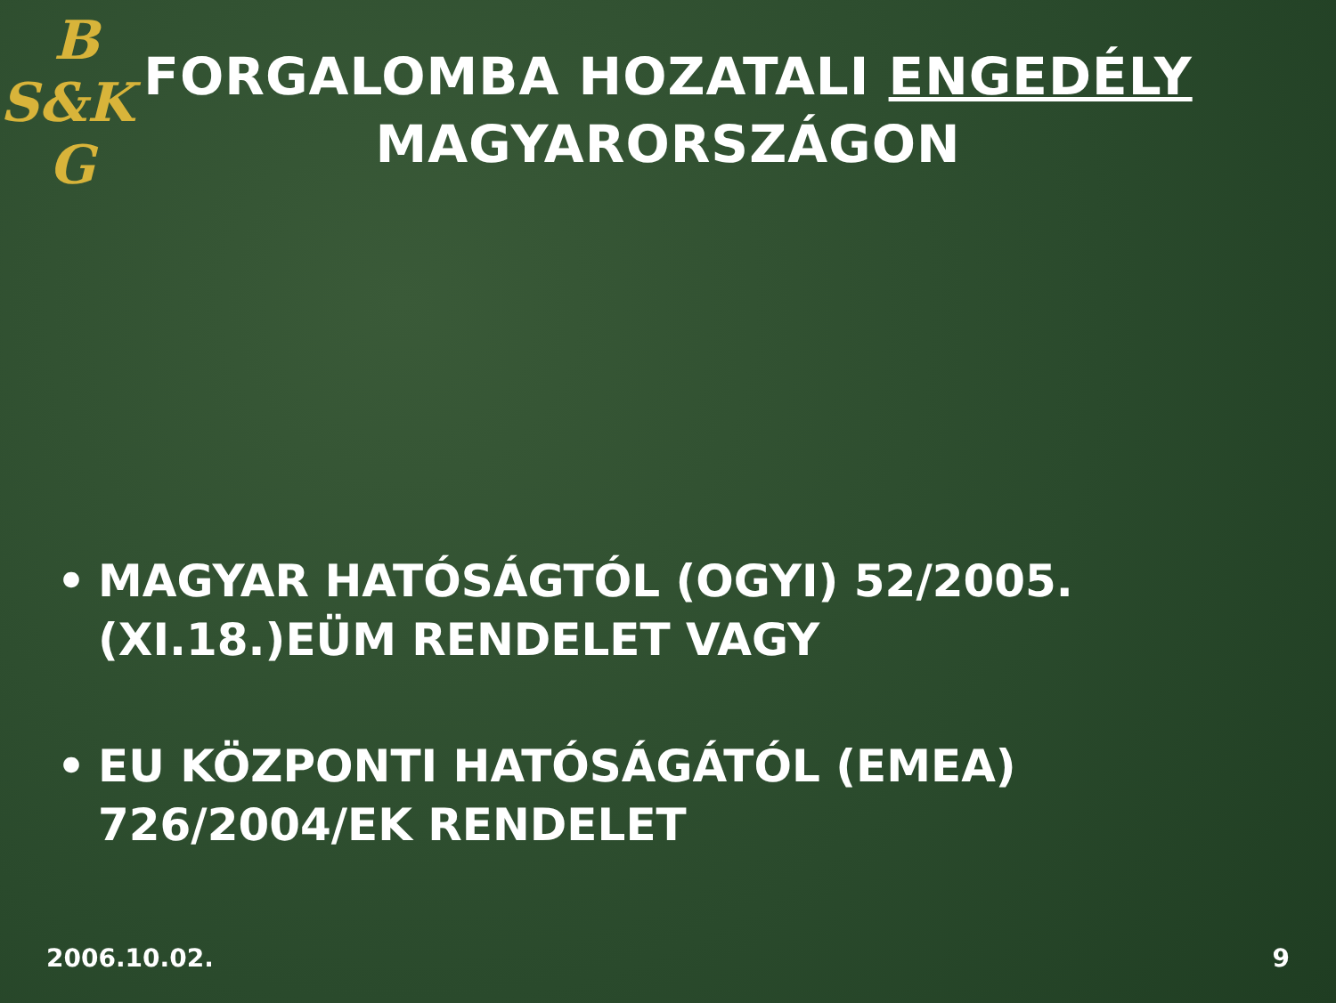B
S&K
G
FORGALOMBA HOZATALI ENGEDÉLY
MAGYARORSZÁGON
• MAGYAR HATÓSÁGTÓL (OGYI) 52/2005.(XI.18.)EÜM RENDELET VAGY
• EU KÖZPONTI HATÓSÁGÁTÓL (EMEA) 726/2004/EK RENDELET
2006.10.02. 9